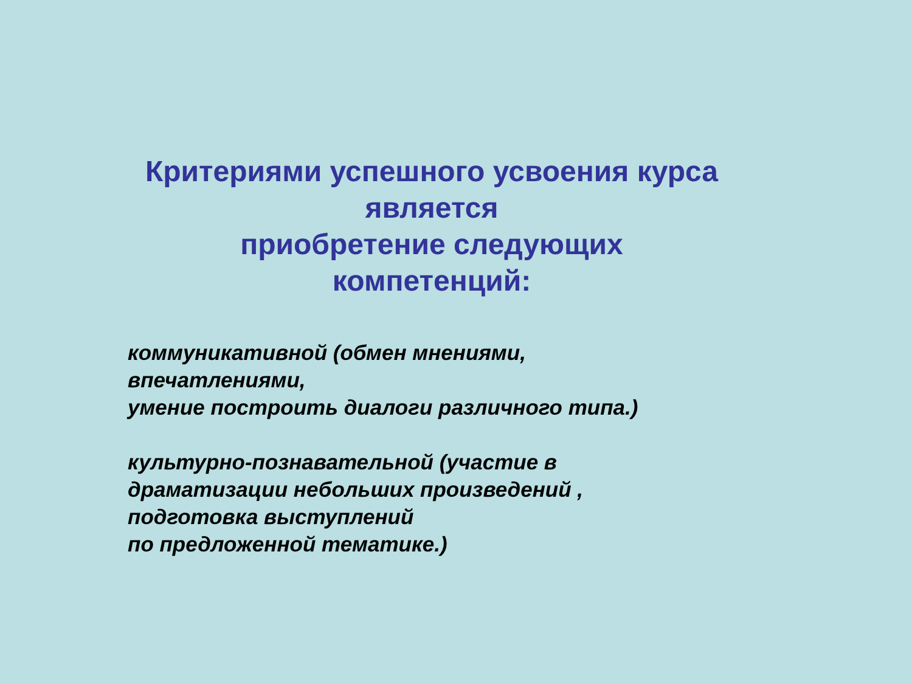Критериями успешного усвоения курса
является
приобретение следующих
компетенций:
коммуникативной (обмен мнениями,
впечатлениями,
умение построить диалоги различного типа.)
культурно-познавательной (участие в
драматизации небольших произведений ,
подготовка выступлений
по предложенной тематике.)